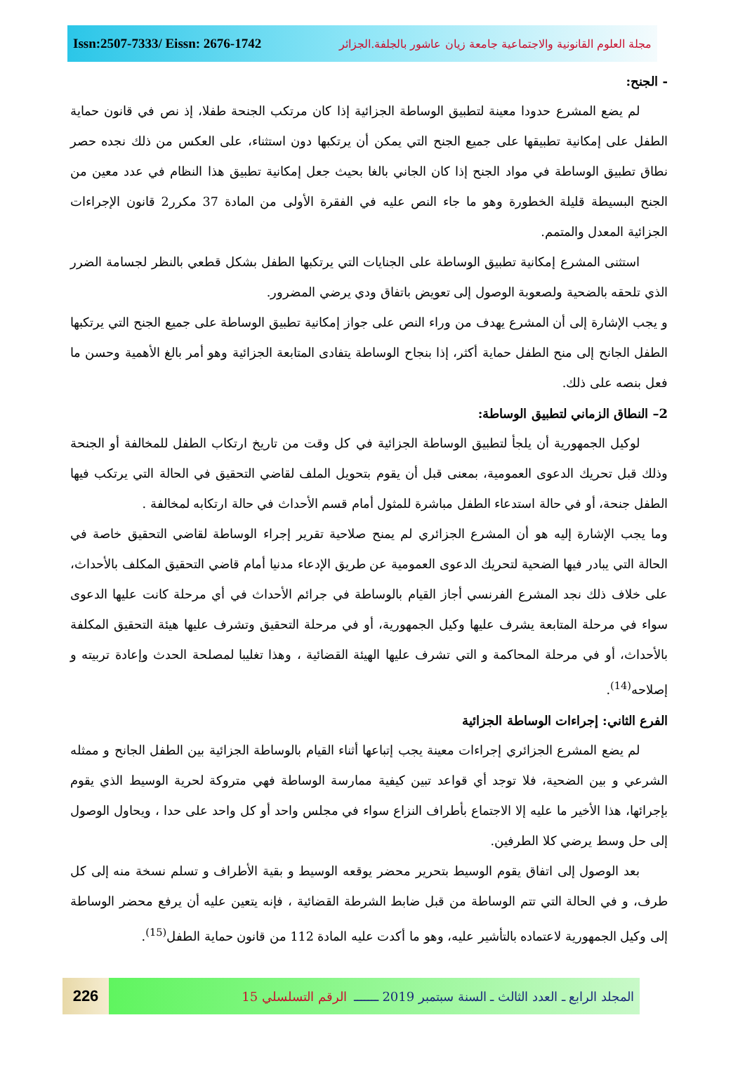Issn:2507-7333/ Eissn: 2676-1742
مجلة العلوم القانونية والاجتماعية جامعة زيان عاشور بالجلفة.الجزائر
- الجنح:
لم يضع المشرع حدودا معينة لتطبيق الوساطة الجزائية إذا كان مرتكب الجنحة طفلا، إذ نص في قانون حماية الطفل على إمكانية تطبيقها على جميع الجنح التي يمكن أن يرتكبها دون استثناء، على العكس من ذلك نجده حصر نطاق تطبيق الوساطة في مواد الجنح إذا كان الجاني بالغا بحيث جعل إمكانية تطبيق هذا النظام في عدد معين من الجنح البسيطة قليلة الخطورة وهو ما جاء النص عليه في الفقرة الأولى من المادة 37 مكرر2 قانون الإجراءات الجزائية المعدل والمتمم.
استثنى المشرع إمكانية تطبيق الوساطة على الجنايات التي يرتكبها الطفل بشكل قطعي بالنظر لجسامة الضرر الذي تلحقه بالضحية ولصعوبة الوصول إلى تعويض باتفاق ودي يرضي المضرور.
و يجب الإشارة إلى أن المشرع يهدف من وراء النص على جواز إمكانية تطبيق الوساطة على جميع الجنح التي يرتكبها الطفل الجانح إلى منح الطفل حماية أكثر، إذا بنجاح الوساطة يتفادى المتابعة الجزائية وهو أمر بالغ الأهمية وحسن ما فعل بنصه على ذلك.
2– النطاق الزماني لتطبيق الوساطة:
لوكيل الجمهورية أن يلجأ لتطبيق الوساطة الجزائية في كل وقت من تاريخ ارتكاب الطفل للمخالفة أو الجنحة وذلك قبل تحريك الدعوى العمومية، بمعنى قبل أن يقوم بتحويل الملف لقاضي التحقيق في الحالة التي يرتكب فيها الطفل جنحة، أو في حالة استدعاء الطفل مباشرة للمثول أمام قسم الأحداث في حالة ارتكابه لمخالفة .
وما يجب الإشارة إليه هو أن المشرع الجزائري لم يمنح صلاحية تقرير إجراء الوساطة لقاضي التحقيق خاصة في الحالة التي يبادر فيها الضحية لتحريك الدعوى العمومية عن طريق الإدعاء مدنيا أمام قاضي التحقيق المكلف بالأحداث، على خلاف ذلك نجد المشرع الفرنسي أجاز القيام بالوساطة في جرائم الأحداث في أي مرحلة كانت عليها الدعوى سواء في مرحلة المتابعة يشرف عليها وكيل الجمهورية، أو في مرحلة التحقيق وتشرف عليها هيئة التحقيق المكلفة بالأحداث، أو في مرحلة المحاكمة و التي تشرف عليها الهيئة القضائية ، وهذا تغليبا لمصلحة الحدث وإعادة تربيته و إصلاحه<sup>(14)</sup>.
الفرع الثاني: إجراءات الوساطة الجزائية
لم يضع المشرع الجزائري إجراءات معينة يجب إتباعها أثناء القيام بالوساطة الجزائية بين الطفل الجانح و ممثله الشرعي و بين الضحية، فلا توجد أي قواعد تبين كيفية ممارسة الوساطة فهي متروكة لحرية الوسيط الذي يقوم بإجرائها، هذا الأخير ما عليه إلا الاجتماع بأطراف النزاع سواء في مجلس واحد أو كل واحد على حدا ، ويحاول الوصول إلى حل وسط يرضي كلا الطرفين.
بعد الوصول إلى اتفاق يقوم الوسيط بتحرير محضر يوقعه الوسيط و بقية الأطراف و تسلم نسخة منه إلى كل طرف، و في الحالة التي تتم الوساطة من قبل ضابط الشرطة القضائية ، فإنه يتعين عليه أن يرفع محضر الوساطة إلى وكيل الجمهورية لاعتماده بالتأشير عليه، وهو ما أكدت عليه المادة 112 من قانون حماية الطفل<sup>(15)</sup>.
226
المجلد الرابع ـ العدد الثالث ـ السنة سبتمبر 2019 ـــــــ الرقم التسلسلي 15